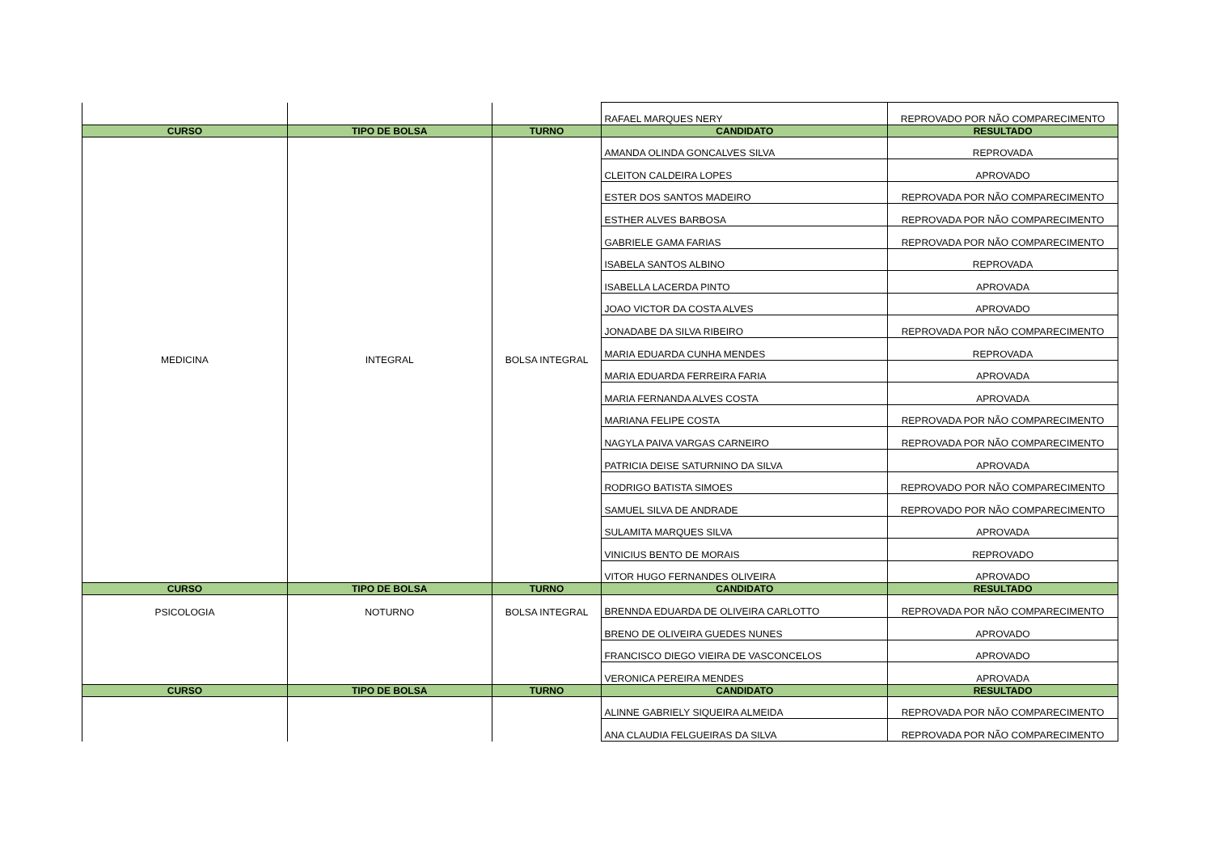| | | | RAFAEL MARQUES NERY | REPROVADO POR NÃO COMPARECIMENTO |
| CURSO | TIPO DE BOLSA | TURNO | CANDIDATO | RESULTADO |
| MEDICINA | INTEGRAL | BOLSA INTEGRAL | AMANDA OLINDA GONCALVES SILVA | REPROVADA |
| | | | CLEITON CALDEIRA LOPES | APROVADO |
| | | | ESTER DOS SANTOS MADEIRO | REPROVADA POR NÃO COMPARECIMENTO |
| | | | ESTHER ALVES BARBOSA | REPROVADA POR NÃO COMPARECIMENTO |
| | | | GABRIELE GAMA FARIAS | REPROVADA POR NÃO COMPARECIMENTO |
| | | | ISABELA SANTOS ALBINO | REPROVADA |
| | | | ISABELLA LACERDA PINTO | APROVADA |
| | | | JOAO VICTOR DA COSTA ALVES | APROVADO |
| | | | JONADABE DA SILVA RIBEIRO | REPROVADA POR NÃO COMPARECIMENTO |
| | | | MARIA EDUARDA CUNHA MENDES | REPROVADA |
| | | | MARIA EDUARDA FERREIRA FARIA | APROVADA |
| | | | MARIA FERNANDA ALVES COSTA | APROVADA |
| | | | MARIANA FELIPE COSTA | REPROVADA POR NÃO COMPARECIMENTO |
| | | | NAGYLA PAIVA VARGAS CARNEIRO | REPROVADA POR NÃO COMPARECIMENTO |
| | | | PATRICIA DEISE SATURNINO DA SILVA | APROVADA |
| | | | RODRIGO BATISTA SIMOES | REPROVADO POR NÃO COMPARECIMENTO |
| | | | SAMUEL SILVA DE ANDRADE | REPROVADO POR NÃO COMPARECIMENTO |
| | | | SULAMITA MARQUES SILVA | APROVADA |
| | | | VINICIUS BENTO DE MORAIS | REPROVADO |
| | | | VITOR HUGO FERNANDES OLIVEIRA | APROVADO |
| CURSO | TIPO DE BOLSA | TURNO | CANDIDATO | RESULTADO |
| PSICOLOGIA | NOTURNO | BOLSA INTEGRAL | BRENNDA EDUARDA DE OLIVEIRA CARLOTTO | REPROVADA POR NÃO COMPARECIMENTO |
| | | | BRENO DE OLIVEIRA GUEDES NUNES | APROVADO |
| | | | FRANCISCO DIEGO VIEIRA DE VASCONCELOS | APROVADO |
| | | | VERONICA PEREIRA MENDES | APROVADA |
| CURSO | TIPO DE BOLSA | TURNO | CANDIDATO | RESULTADO |
| | | | ALINNE GABRIELY SIQUEIRA ALMEIDA | REPROVADA POR NÃO COMPARECIMENTO |
| | | | ANA CLAUDIA FELGUEIRAS DA SILVA | REPROVADA POR NÃO COMPARECIMENTO |